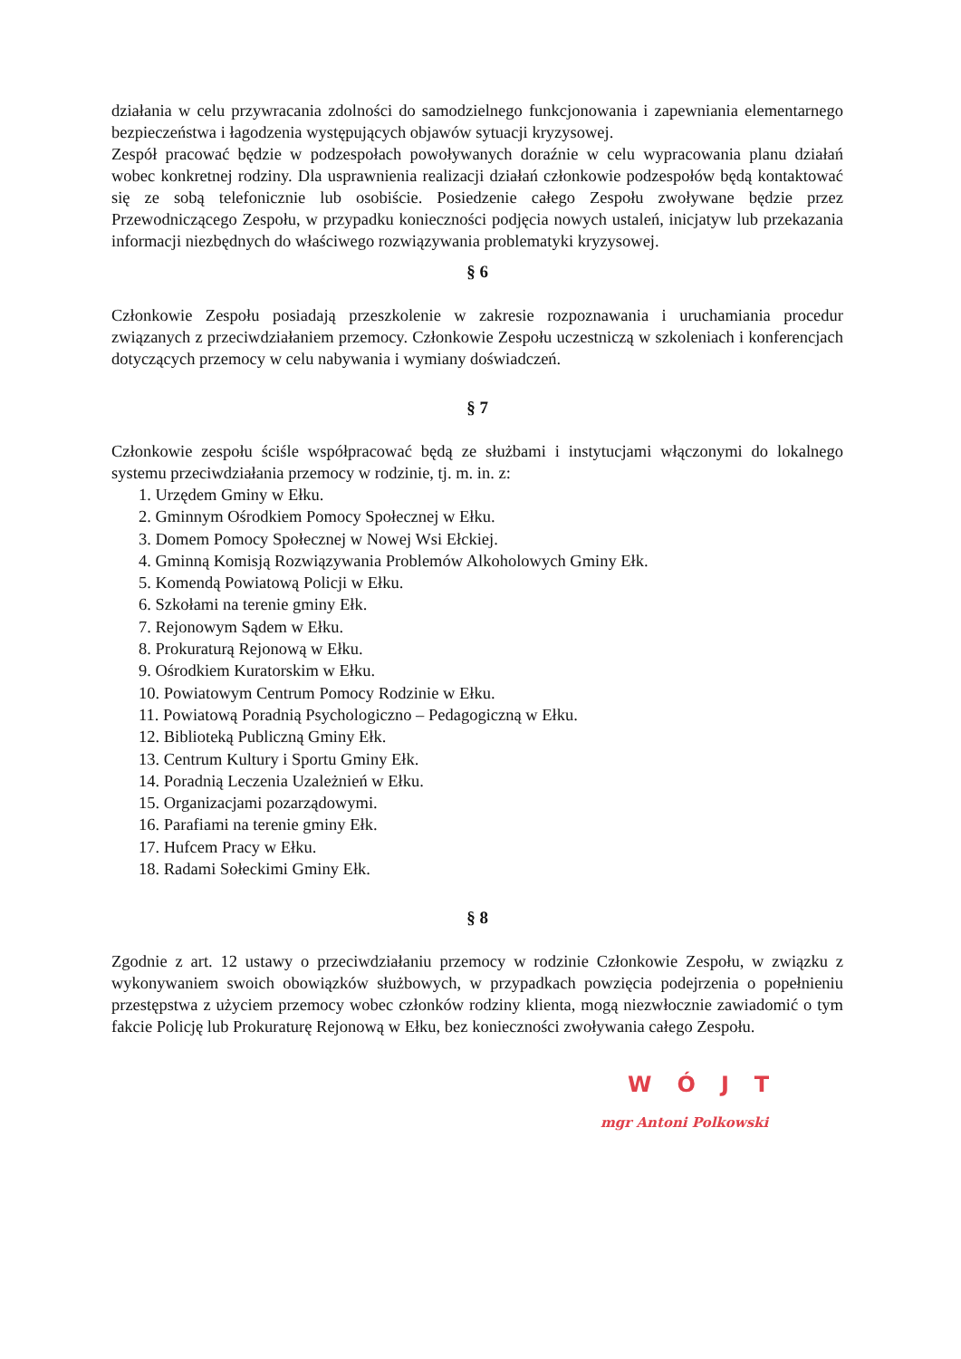działania w celu przywracania zdolności do samodzielnego funkcjonowania i zapewniania elementarnego bezpieczeństwa i łagodzenia występujących objawów sytuacji kryzysowej.
Zespół pracować będzie w podzespołach powoływanych doraźnie w celu wypracowania planu działań wobec konkretnej rodziny. Dla usprawnienia realizacji działań członkowie podzespołów będą kontaktować się ze sobą telefonicznie lub osobiście. Posiedzenie całego Zespołu zwoływane będzie przez Przewodniczącego Zespołu, w przypadku konieczności podjęcia nowych ustaleń, inicjatyw lub przekazania informacji niezbędnych do właściwego rozwiązywania problematyki kryzysowej.
§ 6
Członkowie Zespołu posiadają przeszkolenie w zakresie rozpoznawania i uruchamiania procedur związanych z przeciwdziałaniem przemocy. Członkowie Zespołu uczestniczą w szkoleniach i konferencjach dotyczących przemocy w celu nabywania i wymiany doświadczeń.
§ 7
Członkowie zespołu ściśle współpracować będą ze służbami i instytucjami włączonymi do lokalnego systemu przeciwdziałania przemocy w rodzinie, tj. m. in. z:
1. Urzędem Gminy w Ełku.
2. Gminnym Ośrodkiem Pomocy Społecznej w Ełku.
3. Domem Pomocy Społecznej w Nowej Wsi Ełckiej.
4. Gminną Komisją Rozwiązywania Problemów Alkoholowych Gminy Ełk.
5. Komendą Powiatową Policji w Ełku.
6. Szkołami na terenie gminy Ełk.
7. Rejonowym Sądem w Ełku.
8. Prokuraturą Rejonową w Ełku.
9. Ośrodkiem Kuratorskim w Ełku.
10. Powiatowym Centrum Pomocy Rodzinie w Ełku.
11. Powiatową Poradnią Psychologiczno – Pedagogiczną w Ełku.
12. Biblioteką Publiczną Gminy Ełk.
13. Centrum Kultury i Sportu Gminy Ełk.
14. Poradnią Leczenia Uzależnień w Ełku.
15. Organizacjami pozarządowymi.
16. Parafiami na terenie gminy Ełk.
17. Hufcem Pracy w Ełku.
18. Radami Sołeckimi Gminy Ełk.
§ 8
Zgodnie z art. 12 ustawy o przeciwdziałaniu przemocy w rodzinie Członkowie Zespołu, w związku z wykonywaniem swoich obowiązków służbowych, w przypadkach powzięcia podejrzenia o popełnieniu przestępstwa z użyciem przemocy wobec członków rodziny klienta, mogą niezwłocznie zawiadomić o tym fakcie Policję lub Prokuraturę Rejonową w Ełku, bez konieczności zwoływania całego Zespołu.
WÓJT
mgr Antoni Polkowski